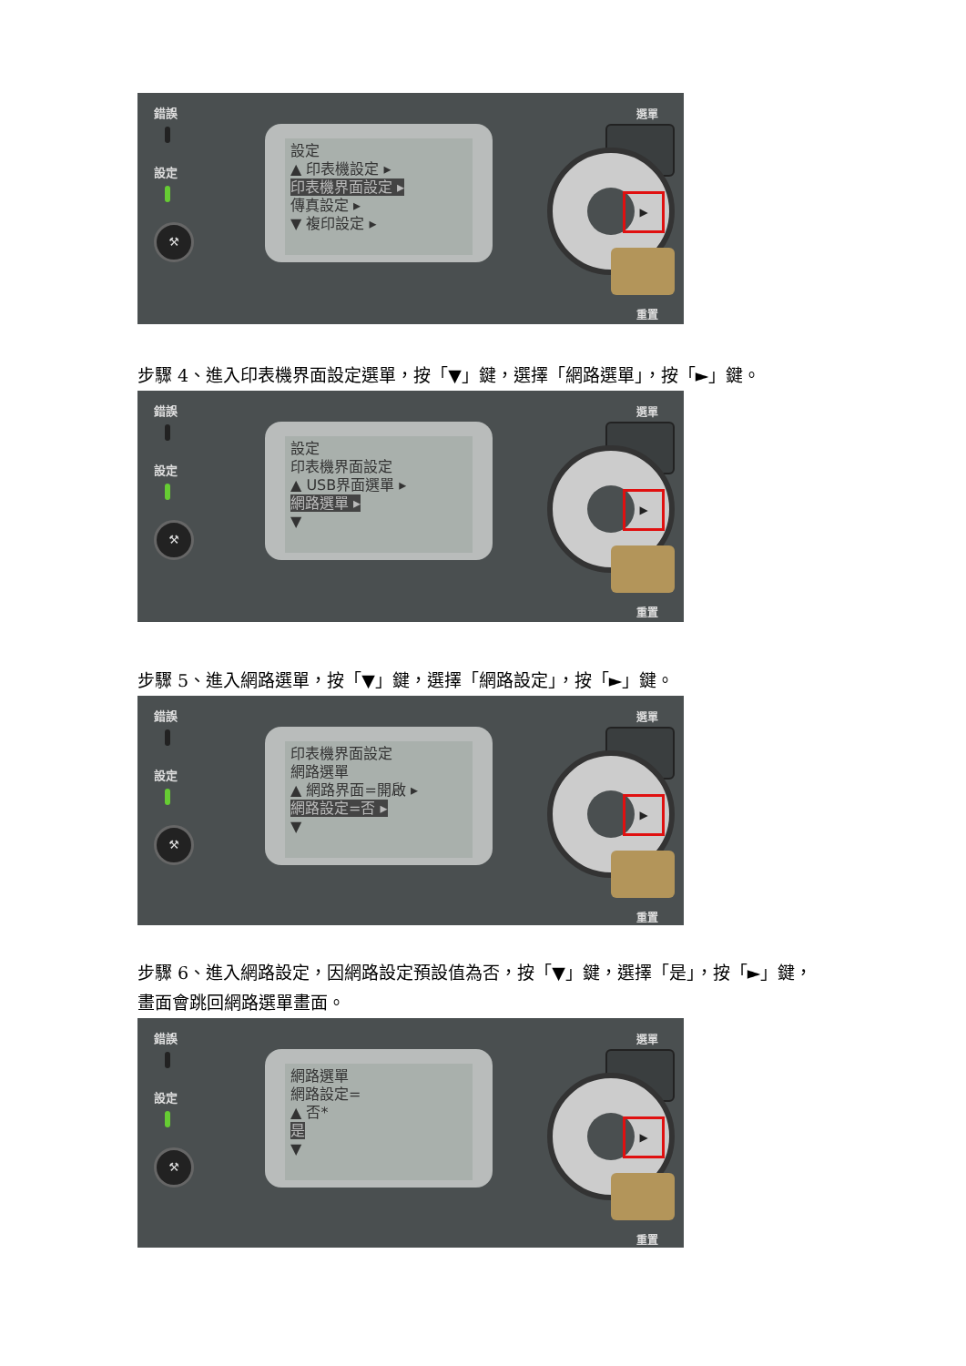錯誤
設定
⚒
設定
▲ 印表機設定 ▸
印表機界面設定 ▸
傳真設定 ▸
▼ 複印設定 ▸
選單
▶
重置
步驟 4、進入印表機界面設定選單，按「▼」鍵，選擇「網路選單」，按「►」鍵。
錯誤
設定
⚒
設定
印表機界面設定
▲ USB界面選單 ▸
網路選單 ▸
▼
選單
▶
重置
步驟 5、進入網路選單，按「▼」鍵，選擇「網路設定」，按「►」鍵。
錯誤
設定
⚒
印表機界面設定
網路選單
▲ 網路界面=開啟 ▸
網路設定=否 ▸
▼
選單
▶
重置
步驟 6、進入網路設定，因網路設定預設值為否，按「▼」鍵，選擇「是」，按「►」鍵，畫面會跳回網路選單畫面。
錯誤
設定
⚒
網路選單
網路設定=
▲ 否*
是
▼
選單
▶
重置